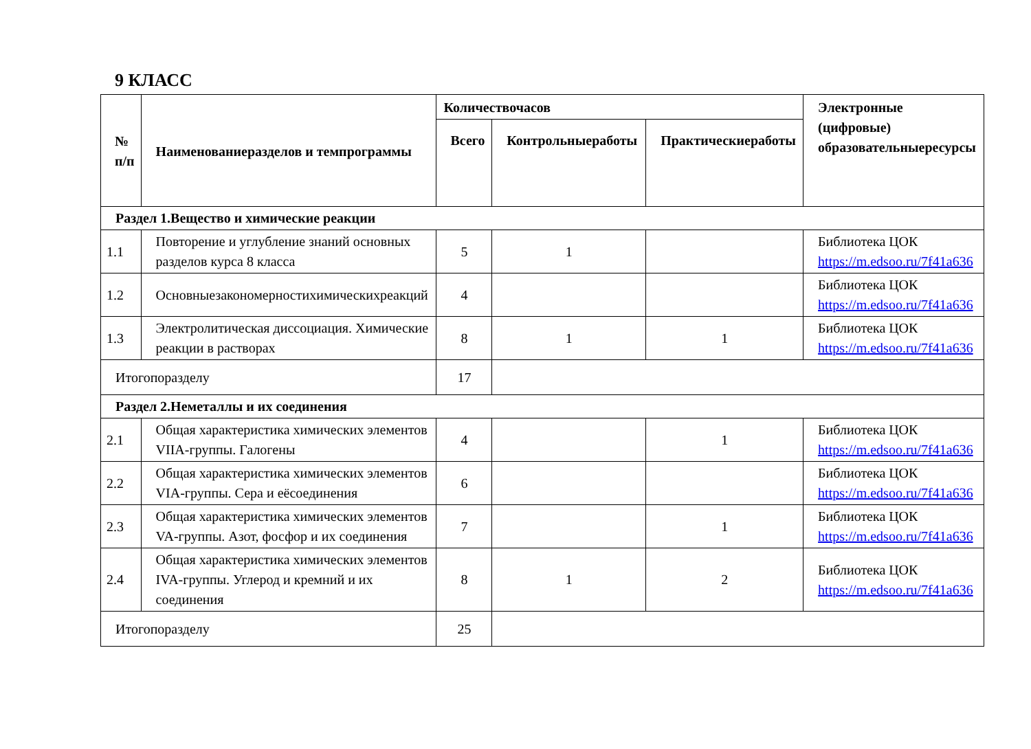9 КЛАСС
| № п/п | Наименованиеразделов и темпрограммы | Количествочасов | | | Электронные (цифровые) образовательныересурсы |
| --- | --- | --- | --- | --- | --- |
| | | Всего | Контрольныеработы | Практическиеработы | |
| Раздел 1.Вещество и химические реакции | | | | | |
| 1.1 | Повторение и углубление знаний основных разделов курса 8 класса | 5 | 1 | | Библиотека ЦОК https://m.edsoo.ru/7f41a636 |
| 1.2 | Основныезакономерностихимическихреакций | 4 | | | Библиотека ЦОК https://m.edsoo.ru/7f41a636 |
| 1.3 | Электролитическая диссоциация. Химические реакции в растворах | 8 | 1 | 1 | Библиотека ЦОК https://m.edsoo.ru/7f41a636 |
| Итогопоразделу | | 17 | | | |
| Раздел 2.Неметаллы и их соединения | | | | | |
| 2.1 | Общая характеристика химических элементов VIIA-группы. Галогены | 4 | | 1 | Библиотека ЦОК https://m.edsoo.ru/7f41a636 |
| 2.2 | Общая характеристика химических элементов VIA-группы. Сера и еёсоединения | 6 | | | Библиотека ЦОК https://m.edsoo.ru/7f41a636 |
| 2.3 | Общая характеристика химических элементов VA-группы. Азот, фосфор и их соединения | 7 | | 1 | Библиотека ЦОК https://m.edsoo.ru/7f41a636 |
| 2.4 | Общая характеристика химических элементов IVA-группы. Углерод и кремний и их соединения | 8 | 1 | 2 | Библиотека ЦОК https://m.edsoo.ru/7f41a636 |
| Итогопоразделу | | 25 | | | |